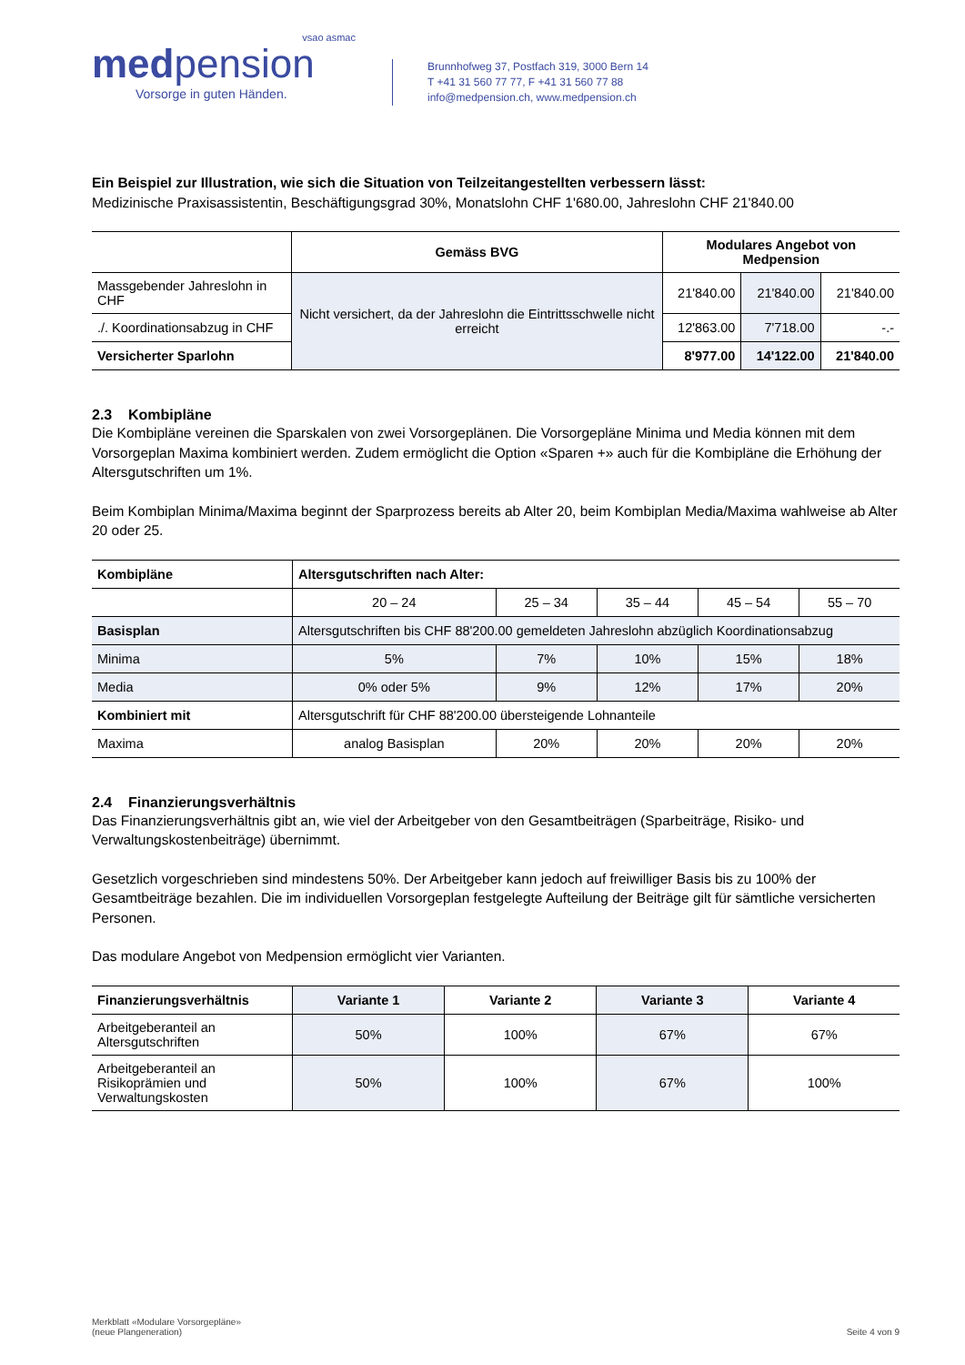vsao asmac
medpension
Vorsorge in guten Händen.
Brunnhofweg 37, Postfach 319, 3000 Bern 14
T +41 31 560 77 77, F +41 31 560 77 88
info@medpension.ch, www.medpension.ch
Ein Beispiel zur Illustration, wie sich die Situation von Teilzeitangestellten verbessern lässt:
Medizinische Praxisassistentin, Beschäftigungsgrad 30%, Monatslohn CHF 1'680.00, Jahreslohn CHF 21'840.00
| | Gemäss BVG | Modulares Angebot von Medpension | | |
| --- | --- | --- | --- | --- |
| Massgebender Jahreslohn in CHF | Nicht versichert, da der Jahreslohn die Eintrittsschwelle nicht erreicht | 21'840.00 | 21'840.00 | 21'840.00 |
| ./. Koordinationsabzug in CHF | | 12'863.00 | 7'718.00 | -.- |
| Versicherter Sparlohn | | 8'977.00 | 14'122.00 | 21'840.00 |
2.3 Kombipläne
Die Kombipläne vereinen die Sparskalen von zwei Vorsorgeplänen. Die Vorsorgepläne Minima und Media können mit dem Vorsorgeplan Maxima kombiniert werden. Zudem ermöglicht die Option «Sparen +» auch für die Kombipläne die Erhöhung der Altersgutschriften um 1%.
Beim Kombiplan Minima/Maxima beginnt der Sparprozess bereits ab Alter 20, beim Kombiplan Media/Maxima wahlweise ab Alter 20 oder 25.
| Kombipläne | Altersgutschriften nach Alter: | | | | |
| --- | --- | --- | --- | --- | --- |
| | 20 – 24 | 25 – 34 | 35 – 44 | 45 – 54 | 55 – 70 |
| Basisplan | Altersgutschriften bis CHF 88'200.00 gemeldeten Jahreslohn abzüglich Koordinationsabzug | | | | |
| Minima | 5% | 7% | 10% | 15% | 18% |
| Media | 0% oder 5% | 9% | 12% | 17% | 20% |
| Kombiniert mit | Altersgutschrift für CHF 88'200.00 übersteigende Lohnanteile | | | | |
| Maxima | analog Basisplan | 20% | 20% | 20% | 20% |
2.4 Finanzierungsverhältnis
Das Finanzierungsverhältnis gibt an, wie viel der Arbeitgeber von den Gesamtbeiträgen (Sparbeiträge, Risiko- und Verwaltungskostenbeiträge) übernimmt.
Gesetzlich vorgeschrieben sind mindestens 50%. Der Arbeitgeber kann jedoch auf freiwilliger Basis bis zu 100% der Gesamtbeiträge bezahlen. Die im individuellen Vorsorgeplan festgelegte Aufteilung der Beiträge gilt für sämtliche versicherten Personen.
Das modulare Angebot von Medpension ermöglicht vier Varianten.
| Finanzierungsverhältnis | Variante 1 | Variante 2 | Variante 3 | Variante 4 |
| --- | --- | --- | --- | --- |
| Arbeitgeberanteil an Altersgutschriften | 50% | 100% | 67% | 67% |
| Arbeitgeberanteil an Risikoprämien und Verwaltungskosten | 50% | 100% | 67% | 100% |
Merkblatt «Modulare Vorsorgepläne»
(neue Plangeneration)
Seite 4 von 9